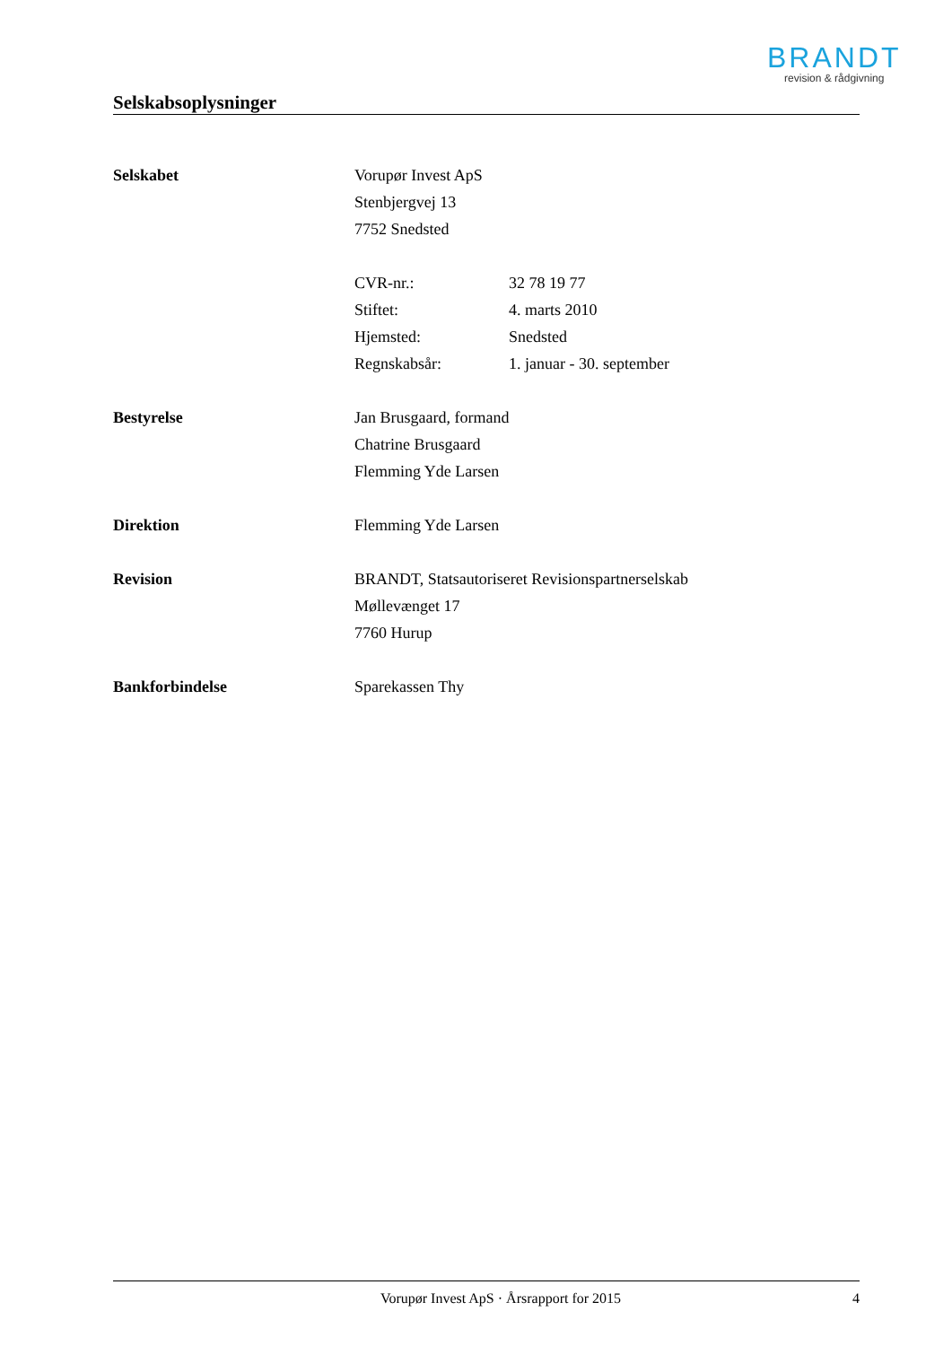BRANDT
revision & rådgivning
Selskabsoplysninger
| Selskabet | Vorupør Invest ApS Stenbjergvej 13 7752 Snedsted | |
| | CVR-nr.: | 32 78 19 77 |
| | Stiftet: | 4. marts 2010 |
| | Hjemsted: | Snedsted |
| | Regnskabsår: | 1. januar - 30. september |
| Bestyrelse | Jan Brusgaard, formand Chatrine Brusgaard Flemming Yde Larsen | |
| Direktion | Flemming Yde Larsen | |
| Revision | BRANDT, Statsautoriseret Revisionspartnerselskab Møllevænget 17 7760 Hurup | |
| Bankforbindelse | Sparekassen Thy | |
Vorupør Invest ApS · Årsrapport for 2015 4